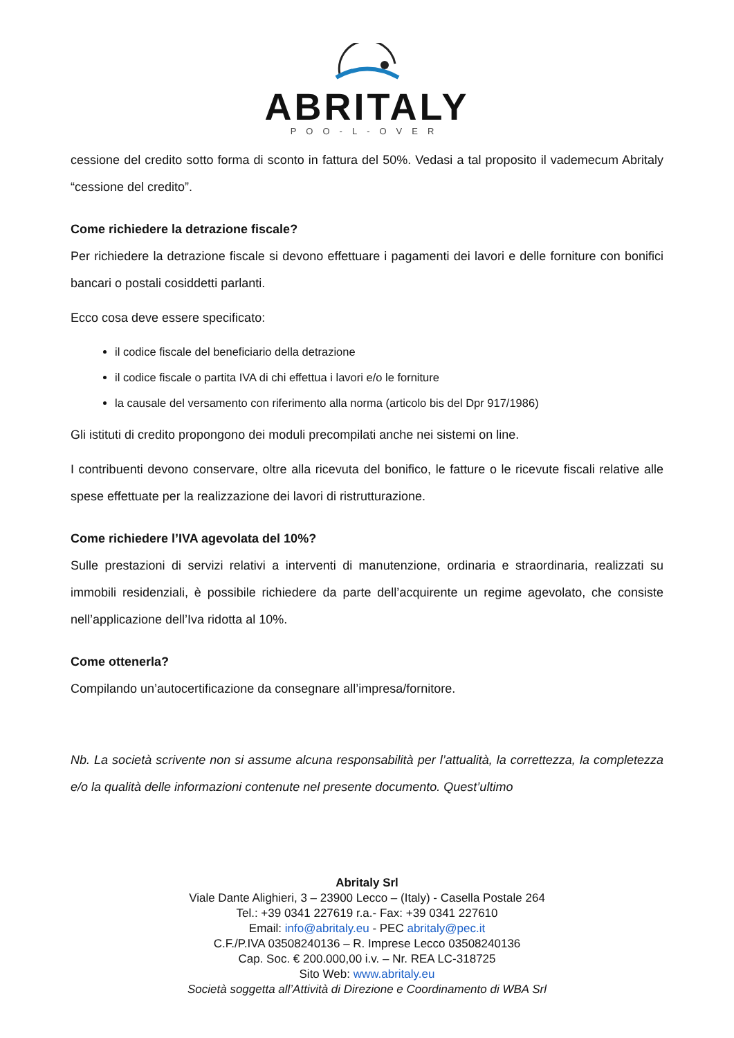ABRITALY
POO-L-OVER
cessione del credito sotto forma di sconto in fattura del 50%. Vedasi a tal proposito il vademecum Abritaly “cessione del credito”.
Come richiedere la detrazione fiscale?
Per richiedere la detrazione fiscale si devono effettuare i pagamenti dei lavori e delle forniture con bonifici bancari o postali cosiddetti parlanti.
Ecco cosa deve essere specificato:
il codice fiscale del beneficiario della detrazione
il codice fiscale o partita IVA di chi effettua i lavori e/o le forniture
la causale del versamento con riferimento alla norma (articolo bis del Dpr 917/1986)
Gli istituti di credito propongono dei moduli precompilati anche nei sistemi on line.
I contribuenti devono conservare, oltre alla ricevuta del bonifico, le fatture o le ricevute fiscali relative alle spese effettuate per la realizzazione dei lavori di ristrutturazione.
Come richiedere l’IVA agevolata del 10%?
Sulle prestazioni di servizi relativi a interventi di manutenzione, ordinaria e straordinaria, realizzati su immobili residenziali, è possibile richiedere da parte dell’acquirente un regime agevolato, che consiste nell’applicazione dell’Iva ridotta al 10%.
Come ottenerla?
Compilando un’autocertificazione da consegnare all’impresa/fornitore.
Nb. La società scrivente non si assume alcuna responsabilità per l’attualità, la correttezza, la completezza e/o la qualità delle informazioni contenute nel presente documento. Quest’ultimo
Abritaly Srl
Viale Dante Alighieri, 3 – 23900 Lecco – (Italy) - Casella Postale 264
Tel.: +39 0341 227619 r.a.- Fax: +39 0341 227610
Email: info@abritaly.eu - PEC abritaly@pec.it
C.F./P.IVA 03508240136 – R. Imprese Lecco 03508240136
Cap. Soc. € 200.000,00 i.v. – Nr. REA LC-318725
Sito Web: www.abritaly.eu
Società soggetta all’Attività di Direzione e Coordinamento di WBA Srl